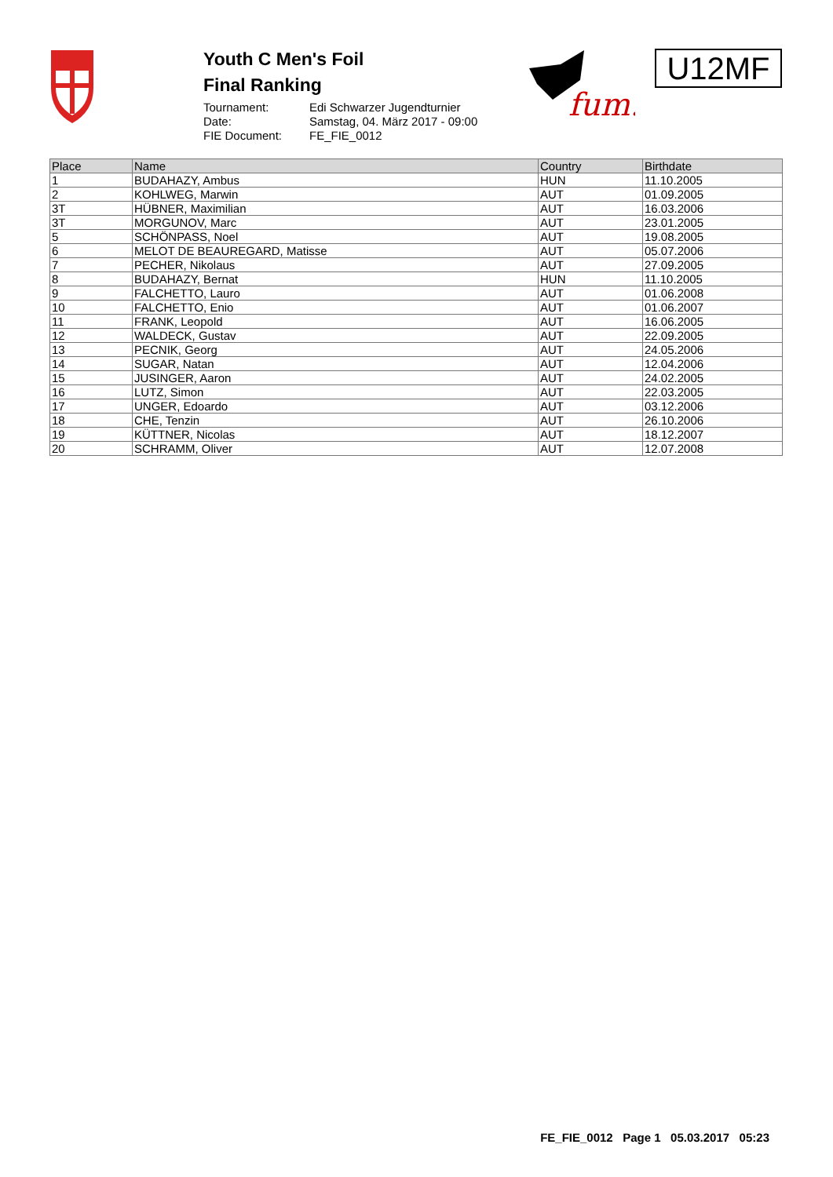Youth C Men's Foil
Final Ranking
Tournament: Edi Schwarzer Jugendturnier Date: Samstag, 04. März 2017 - 09:00 FIE Document: FE_FIE_0012
fum.
U12MF
| Place | Name | Country | Birthdate |
| --- | --- | --- | --- |
| 1 | BUDAHAZY, Ambus | HUN | 11.10.2005 |
| 2 | KOHLWEG, Marwin | AUT | 01.09.2005 |
| 3T | HÜBNER, Maximilian | AUT | 16.03.2006 |
| 3T | MORGUNOV, Marc | AUT | 23.01.2005 |
| 5 | SCHÖNPASS, Noel | AUT | 19.08.2005 |
| 6 | MELOT DE BEAUREGARD, Matisse | AUT | 05.07.2006 |
| 7 | PECHER, Nikolaus | AUT | 27.09.2005 |
| 8 | BUDAHAZY, Bernat | HUN | 11.10.2005 |
| 9 | FALCHETTO, Lauro | AUT | 01.06.2008 |
| 10 | FALCHETTO, Enio | AUT | 01.06.2007 |
| 11 | FRANK, Leopold | AUT | 16.06.2005 |
| 12 | WALDECK, Gustav | AUT | 22.09.2005 |
| 13 | PECNIK, Georg | AUT | 24.05.2006 |
| 14 | SUGAR, Natan | AUT | 12.04.2006 |
| 15 | JUSINGER, Aaron | AUT | 24.02.2005 |
| 16 | LUTZ, Simon | AUT | 22.03.2005 |
| 17 | UNGER, Edoardo | AUT | 03.12.2006 |
| 18 | CHE, Tenzin | AUT | 26.10.2006 |
| 19 | KÜTTNER, Nicolas | AUT | 18.12.2007 |
| 20 | SCHRAMM, Oliver | AUT | 12.07.2008 |
FE_FIE_0012 Page 1 05.03.2017 05:23